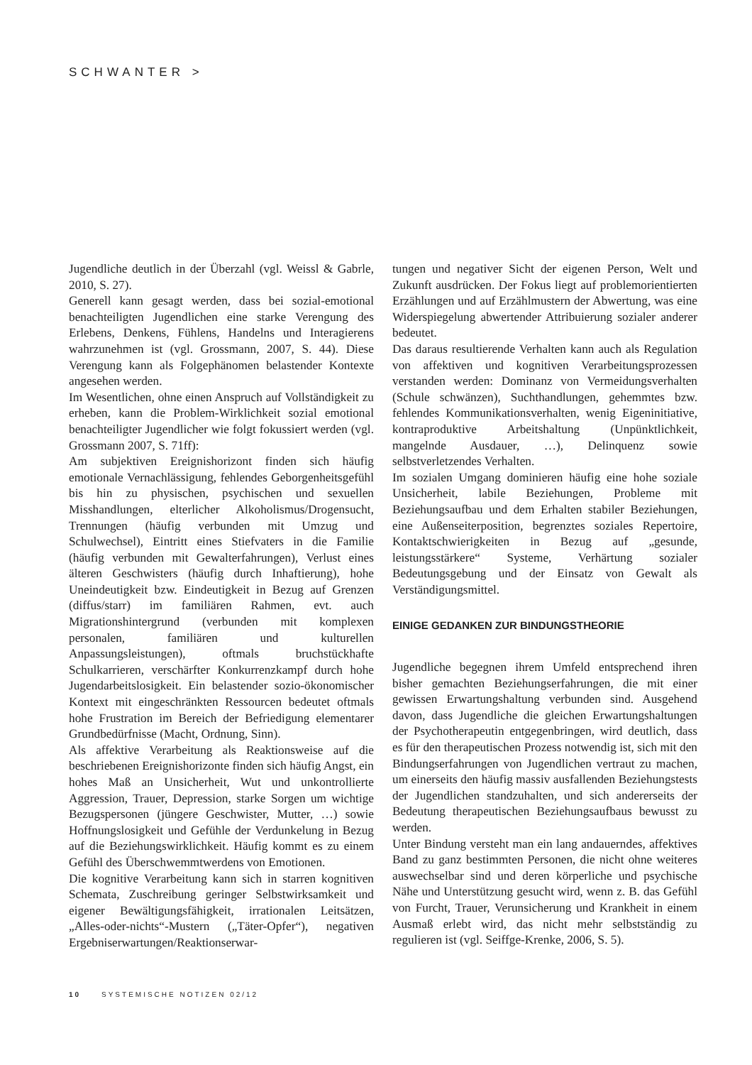SCHWANTER >
Jugendliche deutlich in der Überzahl (vgl. Weissl & Gabrle, 2010, S. 27).
Generell kann gesagt werden, dass bei sozial-emotional benachteiligten Jugendlichen eine starke Verengung des Erlebens, Denkens, Fühlens, Handelns und Interagierens wahrzunehmen ist (vgl. Grossmann, 2007, S. 44). Diese Verengung kann als Folgephänomen belastender Kontexte angesehen werden.
Im Wesentlichen, ohne einen Anspruch auf Vollständigkeit zu erheben, kann die Problem-Wirklichkeit sozial emotional benachteiligter Jugendlicher wie folgt fokussiert werden (vgl. Grossmann 2007, S. 71ff):
Am subjektiven Ereignishorizont finden sich häufig emotionale Vernachlässigung, fehlendes Geborgenheitsgefühl bis hin zu physischen, psychischen und sexuellen Misshandlungen, elterlicher Alkoholismus/Drogensucht, Trennungen (häufig verbunden mit Umzug und Schulwechsel), Eintritt eines Stiefvaters in die Familie (häufig verbunden mit Gewalterfahrungen), Verlust eines älteren Geschwisters (häufig durch Inhaftierung), hohe Uneindeutigkeit bzw. Eindeutigkeit in Bezug auf Grenzen (diffus/starr) im familiären Rahmen, evt. auch Migrationshintergrund (verbunden mit komplexen personalen, familiären und kulturellen Anpassungsleistungen), oftmals bruchstückhafte Schulkarrieren, verschärfter Konkurrenzkampf durch hohe Jugendarbeitslosigkeit. Ein belastender sozio-ökonomischer Kontext mit eingeschränkten Ressourcen bedeutet oftmals hohe Frustration im Bereich der Befriedigung elementarer Grundbedürfnisse (Macht, Ordnung, Sinn).
Als affektive Verarbeitung als Reaktionsweise auf die beschriebenen Ereignishorizonte finden sich häufig Angst, ein hohes Maß an Unsicherheit, Wut und unkontrollierte Aggression, Trauer, Depression, starke Sorgen um wichtige Bezugspersonen (jüngere Geschwister, Mutter, …) sowie Hoffnungslosigkeit und Gefühle der Verdunkelung in Bezug auf die Beziehungswirklichkeit. Häufig kommt es zu einem Gefühl des Überschwemmtwerdens von Emotionen.
Die kognitive Verarbeitung kann sich in starren kognitiven Schemata, Zuschreibung geringer Selbstwirksamkeit und eigener Bewältigungsfähigkeit, irrationalen Leitsätzen, „Alles-oder-nichts“-Mustern („Täter-Opfer“), negativen Ergebniserwartungen/Reaktionserwar-
tungen und negativer Sicht der eigenen Person, Welt und Zukunft ausdrücken. Der Fokus liegt auf problemorientierten Erzählungen und auf Erzählmustern der Abwertung, was eine Widerspiegelung abwertender Attribuierung sozialer anderer bedeutet.
Das daraus resultierende Verhalten kann auch als Regulation von affektiven und kognitiven Verarbeitungsprozessen verstanden werden: Dominanz von Vermeidungsverhalten (Schule schwänzen), Suchthandlungen, gehemmtes bzw. fehlendes Kommunikationsverhalten, wenig Eigeninitiative, kontraproduktive Arbeitshaltung (Unpünktlichkeit, mangelnde Ausdauer, …), Delinquenz sowie selbstverletzendes Verhalten.
Im sozialen Umgang dominieren häufig eine hohe soziale Unsicherheit, labile Beziehungen, Probleme mit Beziehungsaufbau und dem Erhalten stabiler Beziehungen, eine Außenseiterposition, begrenztes soziales Repertoire, Kontaktschwierigkeiten in Bezug auf „gesunde, leistungsstärkere“ Systeme, Verhärtung sozialer Bedeutungsgebung und der Einsatz von Gewalt als Verständigungsmittel.
EINIGE GEDANKEN ZUR BINDUNGSTHEORIE
Jugendliche begegnen ihrem Umfeld entsprechend ihren bisher gemachten Beziehungserfahrungen, die mit einer gewissen Erwartungshaltung verbunden sind. Ausgehend davon, dass Jugendliche die gleichen Erwartungshaltungen der Psychotherapeutin entgegenbringen, wird deutlich, dass es für den therapeutischen Prozess notwendig ist, sich mit den Bindungserfahrungen von Jugendlichen vertraut zu machen, um einerseits den häufig massiv ausfallenden Beziehungstests der Jugendlichen standzuhalten, und sich andererseits der Bedeutung therapeutischen Beziehungsaufbaus bewusst zu werden.
Unter Bindung versteht man ein lang andauerndes, affektives Band zu ganz bestimmten Personen, die nicht ohne weiteres auswechselbar sind und deren körperliche und psychische Nähe und Unterstützung gesucht wird, wenn z. B. das Gefühl von Furcht, Trauer, Verunsicherung und Krankheit in einem Ausmaß erlebt wird, das nicht mehr selbstständig zu regulieren ist (vgl. Seiffge-Krenke, 2006, S. 5).
10 SYSTEMISCHE NOTIZEN 02/12